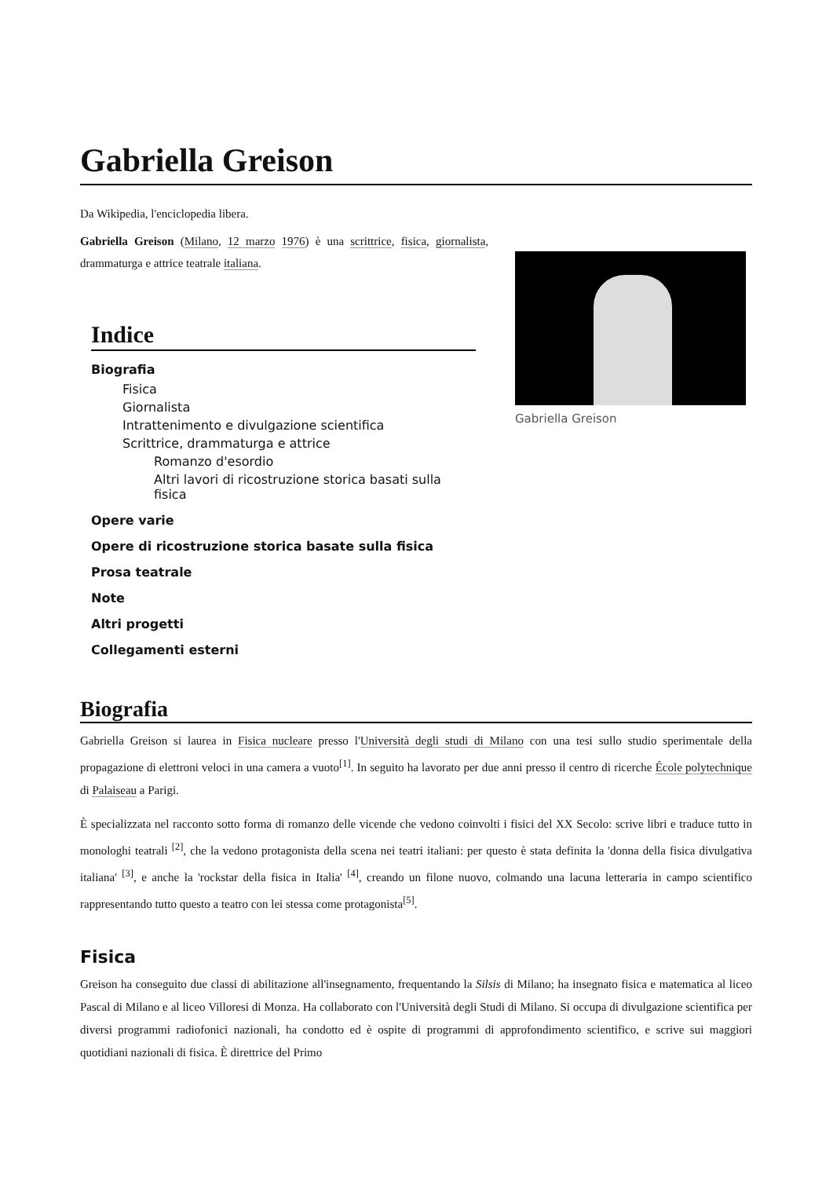Gabriella Greison
Da Wikipedia, l'enciclopedia libera.
Gabriella Greison
Gabriella Greison (Milano, 12 marzo 1976) è una scrittrice, fisica, giornalista, drammaturga e attrice teatrale italiana.
Indice
Biografia
Fisica
Giornalista
Intrattenimento e divulgazione scientifica
Scrittrice, drammaturga e attrice
Romanzo d'esordio
Altri lavori di ricostruzione storica basati sulla fisica
Opere varie
Opere di ricostruzione storica basate sulla fisica
Prosa teatrale
Note
Altri progetti
Collegamenti esterni
Biografia
Gabriella Greison si laurea in Fisica nucleare presso l'Università degli studi di Milano con una tesi sullo studio sperimentale della propagazione di elettroni veloci in una camera a vuoto<sup>[1]</sup>. In seguito ha lavorato per due anni presso il centro di ricerche École polytechnique di Palaiseau a Parigi.
È specializzata nel racconto sotto forma di romanzo delle vicende che vedono coinvolti i fisici del XX Secolo: scrive libri e traduce tutto in monologhi teatrali <sup>[2]</sup>, che la vedono protagonista della scena nei teatri italiani: per questo è stata definita la 'donna della fisica divulgativa italiana' <sup>[3]</sup>, e anche la 'rockstar della fisica in Italia' <sup>[4]</sup>, creando un filone nuovo, colmando una lacuna letteraria in campo scientifico rappresentando tutto questo a teatro con lei stessa come protagonista<sup>[5]</sup>.
Fisica
Greison ha conseguito due classi di abilitazione all'insegnamento, frequentando la Silsis di Milano; ha insegnato fisica e matematica al liceo Pascal di Milano e al liceo Villoresi di Monza. Ha collaborato con l'Università degli Studi di Milano. Si occupa di divulgazione scientifica per diversi programmi radiofonici nazionali, ha condotto ed è ospite di programmi di approfondimento scientifico, e scrive sui maggiori quotidiani nazionali di fisica. È direttrice del Primo